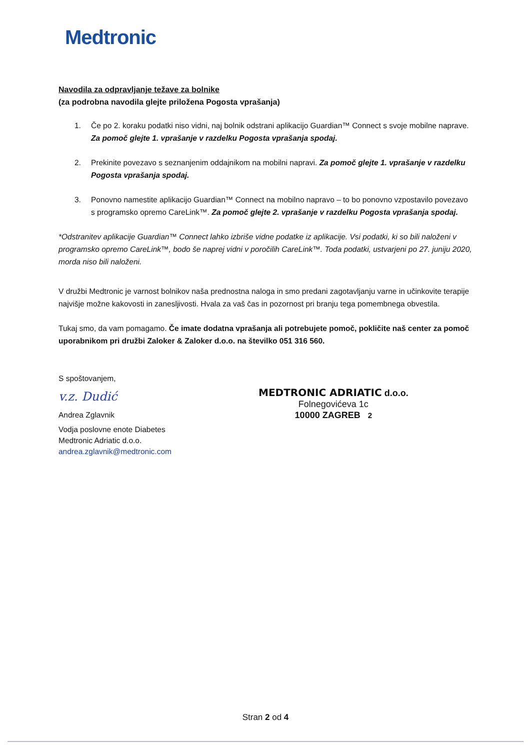Medtronic
Navodila za odpravljanje težave za bolnike
(za podrobna navodila glejte priložena Pogosta vprašanja)
1. Če po 2. koraku podatki niso vidni, naj bolnik odstrani aplikacijo Guardian™ Connect s svoje mobilne naprave. Za pomoč glejte 1. vprašanje v razdelku Pogosta vprašanja spodaj.
2. Prekinite povezavo s seznanjenim oddajnikom na mobilni napravi. Za pomoč glejte 1. vprašanje v razdelku Pogosta vprašanja spodaj.
3. Ponovno namestite aplikacijo Guardian™ Connect na mobilno napravo – to bo ponovno vzpostavilo povezavo s programsko opremo CareLink™. Za pomoč glejte 2. vprašanje v razdelku Pogosta vprašanja spodaj.
*Odstranitev aplikacije Guardian™ Connect lahko izbriše vidne podatke iz aplikacije. Vsi podatki, ki so bili naloženi v programsko opremo CareLink™, bodo še naprej vidni v poročilih CareLink™. Toda podatki, ustvarjeni po 27. juniju 2020, morda niso bili naloženi.
V družbi Medtronic je varnost bolnikov naša prednostna naloga in smo predani zagotavljanju varne in učinkovite terapije najvišje možne kakovosti in zanesljivosti. Hvala za vaš čas in pozornost pri branju tega pomembnega obvestila.
Tukaj smo, da vam pomagamo. Če imate dodatna vprašanja ali potrebujete pomoč, pokličite naš center za pomoč uporabnikom pri družbi Zaloker & Zaloker d.o.o. na številko 051 316 560.
S spoštovanjem,
v.z. Dudić
Andrea Zglavnik
Vodja poslovne enote Diabetes
Medtronic Adriatic d.o.o.
andrea.zglavnik@medtronic.com
MEDTRONIC ADRIATIC d.o.o.
Folnegovićeva 1c
10000 ZAGREB 2
Stran 2 od 4